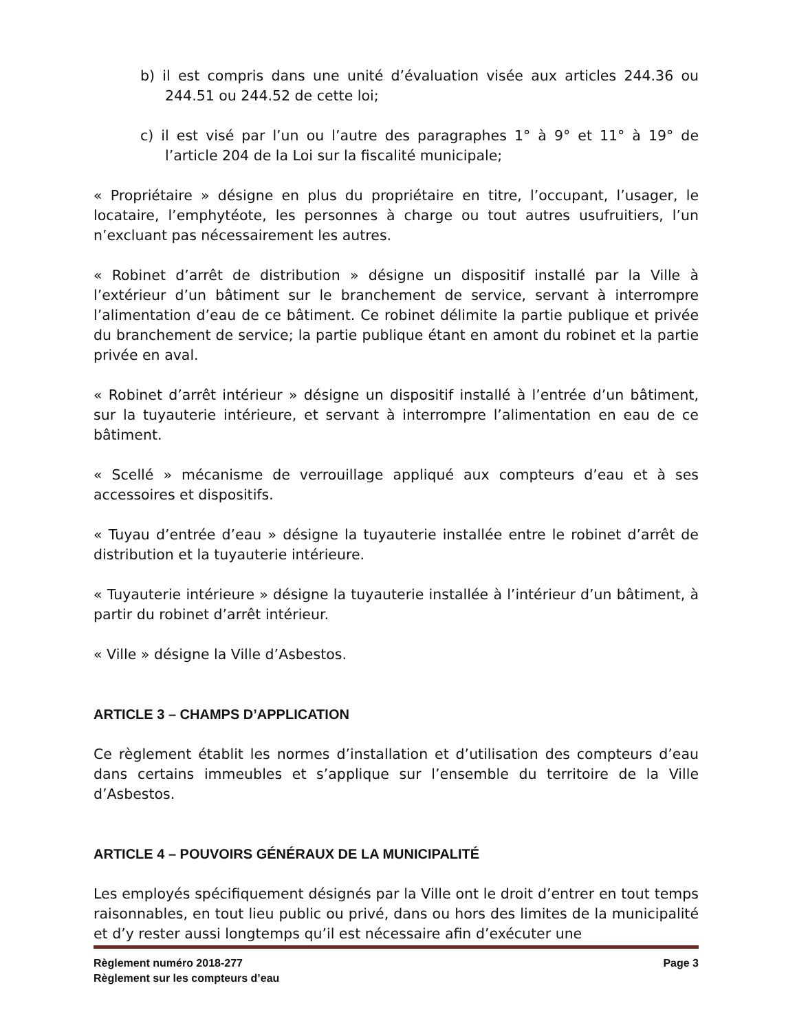b) il est compris dans une unité d’évaluation visée aux articles 244.36 ou 244.51 ou 244.52 de cette loi;
c) il est visé par l’un ou l’autre des paragraphes 1° à 9° et 11° à 19° de l’article 204 de la Loi sur la fiscalité municipale;
« Propriétaire » désigne en plus du propriétaire en titre, l’occupant, l’usager, le locataire, l’emphytéote, les personnes à charge ou tout autres usufruitiers, l’un n’excluant pas nécessairement les autres.
« Robinet d’arrêt de distribution » désigne un dispositif installé par la Ville à l’extérieur d’un bâtiment sur le branchement de service, servant à interrompre l’alimentation d’eau de ce bâtiment. Ce robinet délimite la partie publique et privée du branchement de service; la partie publique étant en amont du robinet et la partie privée en aval.
« Robinet d’arrêt intérieur » désigne un dispositif installé à l’entrée d’un bâtiment, sur la tuyauterie intérieure, et servant à interrompre l’alimentation en eau de ce bâtiment.
« Scellé » mécanisme de verrouillage appliqué aux compteurs d’eau et à ses accessoires et dispositifs.
« Tuyau d’entrée d’eau » désigne la tuyauterie installée entre le robinet d’arrêt de distribution et la tuyauterie intérieure.
« Tuyauterie intérieure » désigne la tuyauterie installée à l’intérieur d’un bâtiment, à partir du robinet d’arrêt intérieur.
« Ville » désigne la Ville d’Asbestos.
ARTICLE 3 – CHAMPS D’APPLICATION
Ce règlement établit les normes d’installation et d’utilisation des compteurs d’eau dans certains immeubles et s’applique sur l’ensemble du territoire de la Ville d’Asbestos.
ARTICLE 4 – POUVOIRS GÉNÉRAUX DE LA MUNICIPALITÉ
Les employés spécifiquement désignés par la Ville ont le droit d’entrer en tout temps raisonnables, en tout lieu public ou privé, dans ou hors des limites de la municipalité et d’y rester aussi longtemps qu’il est nécessaire afin d’exécuter une
Règlement numéro 2018-277 Page 3
Règlement sur les compteurs d’eau